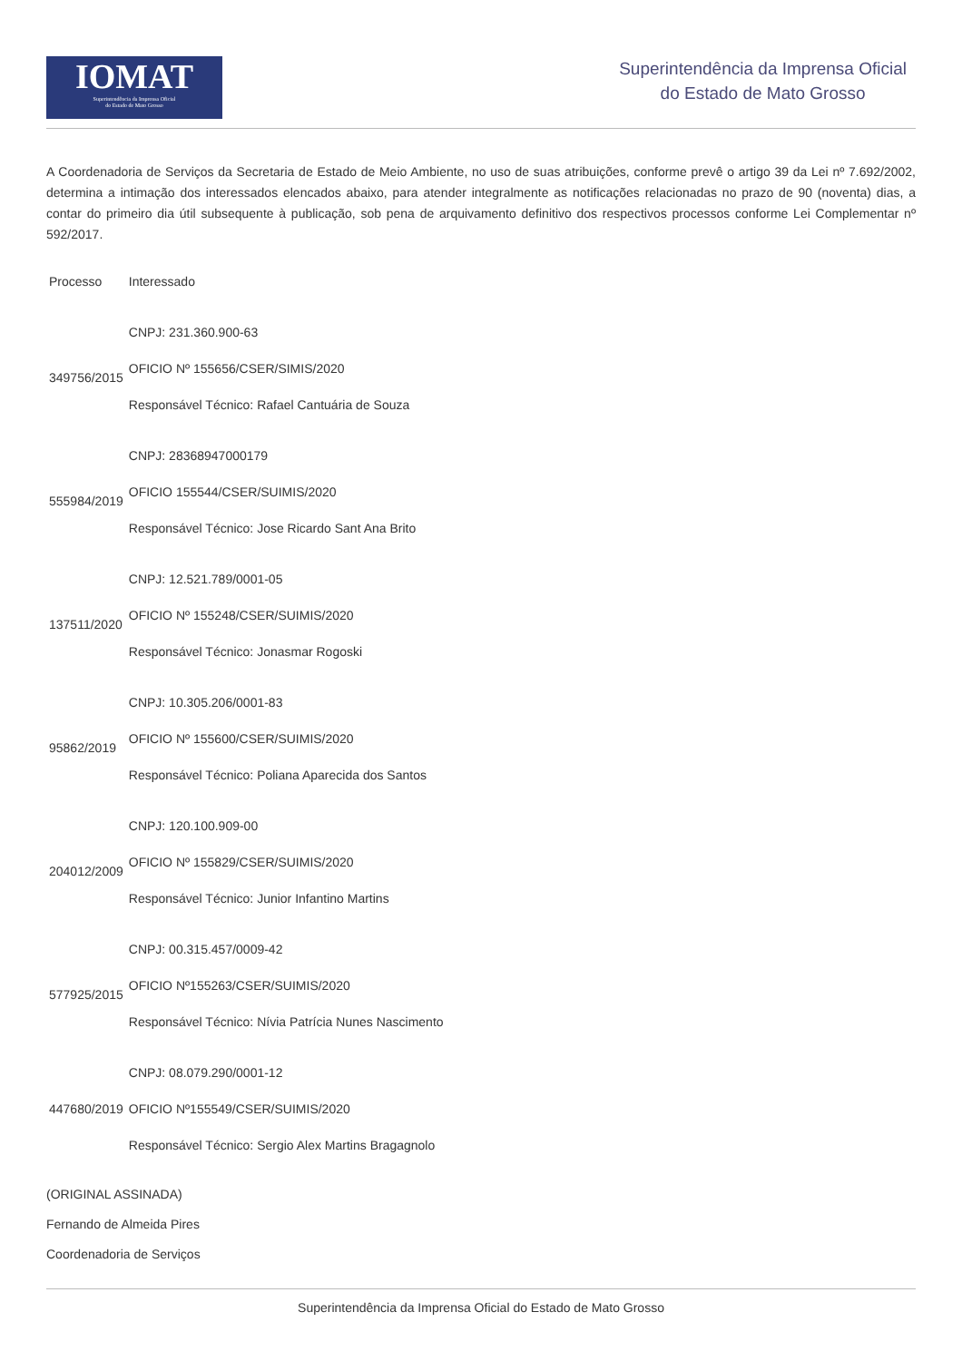IOMAT
Superintendência da Imprensa Oficial
do Estado de Mato Grosso
Superintendência da Imprensa Oficial
do Estado de Mato Grosso
A Coordenadoria de Serviços da Secretaria de Estado de Meio Ambiente, no uso de suas atribuições, conforme prevê o artigo 39 da Lei nº 7.692/2002, determina a intimação dos interessados elencados abaixo, para atender integralmente as notificações relacionadas no prazo de 90 (noventa) dias, a contar do primeiro dia útil subsequente à publicação, sob pena de arquivamento definitivo dos respectivos processos conforme Lei Complementar nº 592/2017.
| Processo | Interessado |
| --- | --- |
| 349756/2015 | CNPJ: 231.360.900-63 OFICIO Nº 155656/CSER/SIMIS/2020 Responsável Técnico: Rafael Cantuária de Souza |
| 555984/2019 | CNPJ: 28368947000179 OFICIO 155544/CSER/SUIMIS/2020 Responsável Técnico: Jose Ricardo Sant Ana Brito |
| 137511/2020 | CNPJ: 12.521.789/0001-05 OFICIO Nº 155248/CSER/SUIMIS/2020 Responsável Técnico: Jonasmar Rogoski |
| 95862/2019 | CNPJ: 10.305.206/0001-83 OFICIO Nº 155600/CSER/SUIMIS/2020 Responsável Técnico: Poliana Aparecida dos Santos |
| 204012/2009 | CNPJ: 120.100.909-00 OFICIO Nº 155829/CSER/SUIMIS/2020 Responsável Técnico: Junior Infantino Martins |
| 577925/2015 | CNPJ: 00.315.457/0009-42 OFICIO Nº155263/CSER/SUIMIS/2020 Responsável Técnico: Nívia Patrícia Nunes Nascimento |
| 447680/2019 | CNPJ: 08.079.290/0001-12 OFICIO Nº155549/CSER/SUIMIS/2020 Responsável Técnico: Sergio Alex Martins Bragagnolo |
(ORIGINAL ASSINADA)
Fernando de Almeida Pires
Coordenadoria de Serviços
Superintendência da Imprensa Oficial do Estado de Mato Grosso